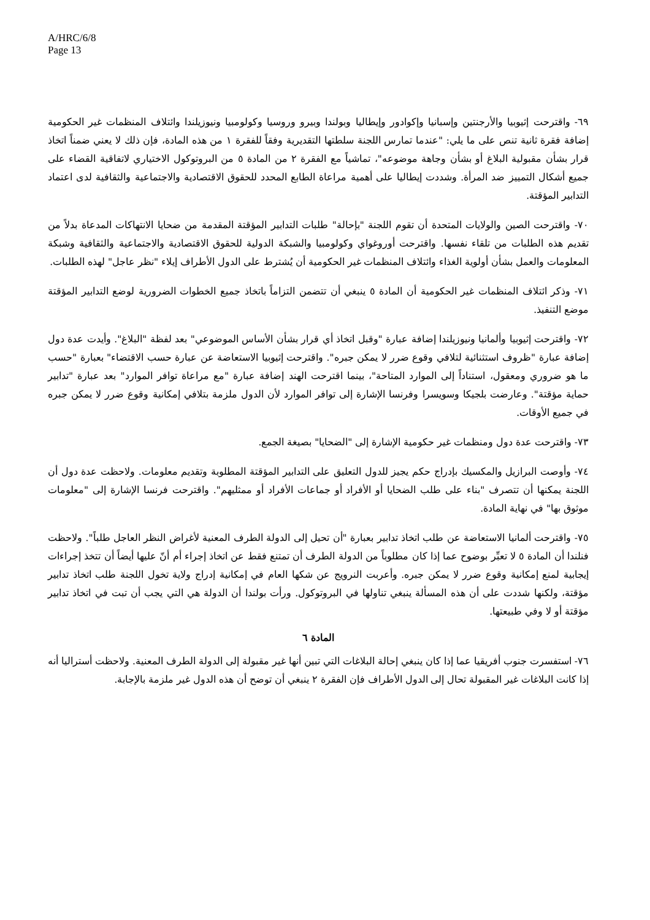A/HRC/6/8
Page 13
٦٩- واقترحت إثيوبيا والأرجنتين وإسبانيا وإكوادور وإيطاليا وبولندا وبيرو وروسيا وكولومبيا ونيوزيلندا وائتلاف المنظمات غير الحكومية إضافة فقرة ثانية تنص على ما يلي: "عندما تمارس اللجنة سلطتها التقديرية وفقاً للفقرة ١ من هذه المادة، فإن ذلك لا يعني ضمناً اتخاذ قرار بشأن مقبولية البلاغ أو بشأن وجاهة موضوعه"، تماشياً مع الفقرة ٢ من المادة ٥ من البروتوكول الاختياري لاتفاقية القضاء على جميع أشكال التمييز ضد المرأة. وشددت إيطاليا على أهمية مراعاة الطابع المحدد للحقوق الاقتصادية والاجتماعية والثقافية لدى اعتماد التدابير المؤقتة.
٧٠- واقترحت الصين والولايات المتحدة أن تقوم اللجنة "بإحالة" طلبات التدابير المؤقتة المقدمة من ضحايا الانتهاكات المدعاة بدلاً من تقديم هذه الطلبات من تلقاء نفسها. واقترحت أوروغواي وكولومبيا والشبكة الدولية للحقوق الاقتصادية والاجتماعية والثقافية وشبكة المعلومات والعمل بشأن أولوية الغذاء وائتلاف المنظمات غير الحكومية أن يُشترط على الدول الأطراف إيلاء "نظر عاجل" لهذه الطلبات.
٧١- وذكر ائتلاف المنظمات غير الحكومية أن المادة ٥ ينبغي أن تتضمن التزاماً باتخاذ جميع الخطوات الضرورية لوضع التدابير المؤقتة موضع التنفيذ.
٧٢- واقترحت إثيوبيا وألمانيا ونيوزيلندا إضافة عبارة "وقبل اتخاذ أي قرار بشأن الأساس الموضوعي" بعد لفظة "البلاغ". وأيدت عدة دول إضافة عبارة "ظروف استثنائية لتلافي وقوع ضرر لا يمكن جبره". واقترحت إثيوبيا الاستعاضة عن عبارة حسب الاقتضاء" بعبارة "حسب ما هو ضروري ومعقول، استناداً إلى الموارد المتاحة"، بينما اقترحت الهند إضافة عبارة "مع مراعاة توافر الموارد" بعد عبارة "تدابير حماية مؤقتة". وعارضت بلجيكا وسويسرا وفرنسا الإشارة إلى توافر الموارد لأن الدول ملزمة بتلافي إمكانية وقوع ضرر لا يمكن جبره في جميع الأوقات.
٧٣- واقترحت عدة دول ومنظمات غير حكومية الإشارة إلى "الضحايا" بصيغة الجمع.
٧٤- وأوصت البرازيل والمكسيك بإدراج حكم يجيز للدول التعليق على التدابير المؤقتة المطلوبة وتقديم معلومات. ولاحظت عدة دول أن اللجنة يمكنها أن تتصرف "بناء على طلب الضحايا أو الأفراد أو جماعات الأفراد أو ممثليهم". واقترحت فرنسا الإشارة إلى "معلومات موثوق بها" في نهاية المادة.
٧٥- واقترحت ألمانيا الاستعاضة عن طلب اتخاذ تدابير بعبارة "أن تحيل إلى الدولة الطرف المعنية لأغراض النظر العاجل طلباً". ولاحظت فنلندا أن المادة ٥ لا تعبِّر بوضوح عما إذا كان مطلوباً من الدولة الطرف أن تمتنع فقط عن اتخاذ إجراء أم أنّ عليها أيضاً أن تتخذ إجراءات إيجابية لمنع إمكانية وقوع ضرر لا يمكن جبره. وأعربت النرويج عن شكها العام في إمكانية إدراج ولاية تخول اللجنة طلب اتخاذ تدابير مؤقتة، ولكنها شددت على أن هذه المسألة ينبغي تناولها في البروتوكول. ورأت بولندا أن الدولة هي التي يجب أن تبت في اتخاذ تدابير مؤقتة أو لا وفي طبيعتها.
المادة ٦
٧٦- استفسرت جنوب أفريقيا عما إذا كان ينبغي إحالة البلاغات التي تبين أنها غير مقبولة إلى الدولة الطرف المعنية. ولاحظت أستراليا أنه إذا كانت البلاغات غير المقبولة تحال إلى الدول الأطراف فإن الفقرة ٢ ينبغي أن توضح أن هذه الدول غير ملزمة بالإجابة.